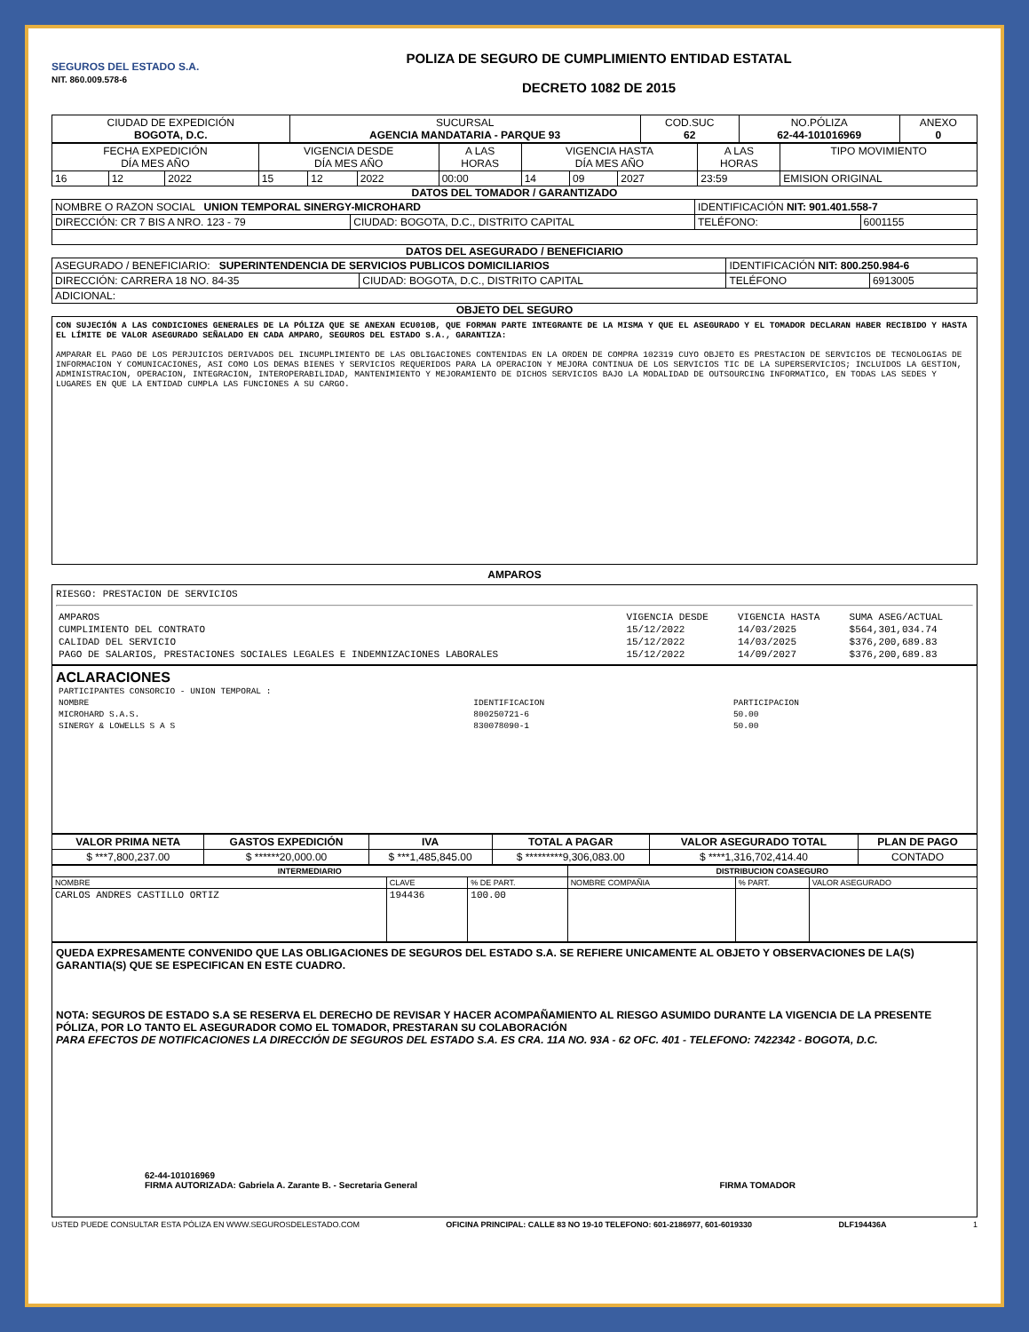SEGUROS DEL ESTADO S.A.
NIT. 860.009.578-6
POLIZA DE SEGURO DE CUMPLIMIENTO ENTIDAD ESTATAL
DECRETO 1082 DE 2015
| CIUDAD DE EXPEDICIÓN BOGOTA, D.C. | SUCURSAL AGENCIA MANDATARIA - PARQUE 93 | COD.SUC 62 | NO.PÓLIZA 62-44-101016969 | ANEXO 0 |
| FECHA EXPEDICIÓN DÍA MES AÑO | | | VIGENCIA DESDE DÍA MES AÑO | | | A LAS HORAS | VIGENCIA HASTA DÍA MES AÑO | | | A LAS HORAS | TIPO MOVIMIENTO |
| 16 | 12 | 2022 | 15 | 12 | 2022 | 00:00 | 14 | 09 | 2027 | 23:59 | EMISION ORIGINAL |
DATOS DEL TOMADOR / GARANTIZADO
| NOMBRE O RAZON SOCIAL UNION TEMPORAL SINERGY-MICROHARD | | IDENTIFICACIÓN NIT: 901.401.558-7 | |
| DIRECCIÓN: CR 7 BIS A NRO. 123 - 79 | CIUDAD: BOGOTA, D.C., DISTRITO CAPITAL | TELÉFONO: | 6001155 |
DATOS DEL ASEGURADO / BENEFICIARIO
| ASEGURADO / BENEFICIARIO: SUPERINTENDENCIA DE SERVICIOS PUBLICOS DOMICILIARIOS | | IDENTIFICACIÓN NIT: 800.250.984-6 | |
| DIRECCIÓN: CARRERA 18 NO. 84-35 | CIUDAD: BOGOTA, D.C., DISTRITO CAPITAL | TELÉFONO | 6913005 |
| ADICIONAL: | | | |
OBJETO DEL SEGURO
CON SUJECIÓN A LAS CONDICIONES GENERALES DE LA PÓLIZA QUE SE ANEXAN ECU010B, QUE FORMAN PARTE INTEGRANTE DE LA MISMA Y QUE EL ASEGURADO Y EL TOMADOR DECLARAN HABER RECIBIDO Y HASTA EL LÍMITE DE VALOR ASEGURADO SEÑALADO EN CADA AMPARO, SEGUROS DEL ESTADO S.A., GARANTIZA:
AMPARAR EL PAGO DE LOS PERJUICIOS DERIVADOS DEL INCUMPLIMIENTO DE LAS OBLIGACIONES CONTENIDAS EN LA ORDEN DE COMPRA 102319 CUYO OBJETO ES PRESTACION DE SERVICIOS DE TECNOLOGIAS DE INFORMACION Y COMUNICACIONES, ASI COMO LOS DEMAS BIENES Y SERVICIOS REQUERIDOS PARA LA OPERACION Y MEJORA CONTINUA DE LOS SERVICIOS TIC DE LA SUPERSERVICIOS; INCLUIDOS LA GESTION, ADMINISTRACION, OPERACION, INTEGRACION, INTEROPERABILIDAD, MANTENIMIENTO Y MEJORAMIENTO DE DICHOS SERVICIOS BAJO LA MODALIDAD DE OUTSOURCING INFORMATICO, EN TODAS LAS SEDES Y LUGARES EN QUE LA ENTIDAD CUMPLA LAS FUNCIONES A SU CARGO.
AMPAROS
RIESGO: PRESTACION DE SERVICIOS
| AMPAROS | VIGENCIA DESDE | VIGENCIA HASTA | SUMA ASEG/ACTUAL |
| CUMPLIMIENTO DEL CONTRATO | 15/12/2022 | 14/03/2025 | $564,301,034.74 |
| CALIDAD DEL SERVICIO | 15/12/2022 | 14/03/2025 | $376,200,689.83 |
| PAGO DE SALARIOS, PRESTACIONES SOCIALES LEGALES E INDEMNIZACIONES LABORALES | 15/12/2022 | 14/09/2027 | $376,200,689.83 |
ACLARACIONES
| PARTICIPANTES CONSORCIO - UNION TEMPORAL : | | |
| NOMBRE | IDENTIFICACION | PARTICIPACION |
| MICROHARD S.A.S. | 800250721-6 | 50.00 |
| SINERGY & LOWELLS S A S | 830078090-1 | 50.00 |
| VALOR PRIMA NETA | GASTOS EXPEDICIÓN | IVA | TOTAL A PAGAR | VALOR ASEGURADO TOTAL | PLAN DE PAGO |
| --- | --- | --- | --- | --- | --- |
| $ ***7,800,237.00 | $ ******20,000.00 | $ ***1,485,845.00 | $ *********9,306,083.00 | $ ****1,316,702,414.40 | CONTADO |
| INTERMEDIARIO | | | DISTRIBUCION COASEGURO | | |
| NOMBRE | CLAVE | % DE PART. | NOMBRE COMPAÑIA | % PART. | VALOR ASEGURADO |
| CARLOS ANDRES CASTILLO ORTIZ | 194436 | 100.00 | | | |
QUEDA EXPRESAMENTE CONVENIDO QUE LAS OBLIGACIONES DE SEGUROS DEL ESTADO S.A. SE REFIERE UNICAMENTE AL OBJETO Y OBSERVACIONES DE LA(S) GARANTIA(S) QUE SE ESPECIFICAN EN ESTE CUADRO.
NOTA: SEGUROS DE ESTADO S.A SE RESERVA EL DERECHO DE REVISAR Y HACER ACOMPAÑAMIENTO AL RIESGO ASUMIDO DURANTE LA VIGENCIA DE LA PRESENTE PÓLIZA, POR LO TANTO EL ASEGURADOR COMO EL TOMADOR, PRESTARAN SU COLABORACIÓN
PARA EFECTOS DE NOTIFICACIONES LA DIRECCIÓN DE SEGUROS DEL ESTADO S.A. ES CRA. 11A NO. 93A - 62 OFC. 401 - TELEFONO: 7422342 - BOGOTA, D.C.
62-44-101016969
FIRMA AUTORIZADA: Gabriela A. Zarante B. - Secretaria General
FIRMA TOMADOR
USTED PUEDE CONSULTAR ESTA PÓLIZA EN WWW.SEGUROSDELESTADO.COM OFICINA PRINCIPAL: CALLE 83 NO 19-10 TELEFONO: 601-2186977, 601-6019330 DLF194436A 1